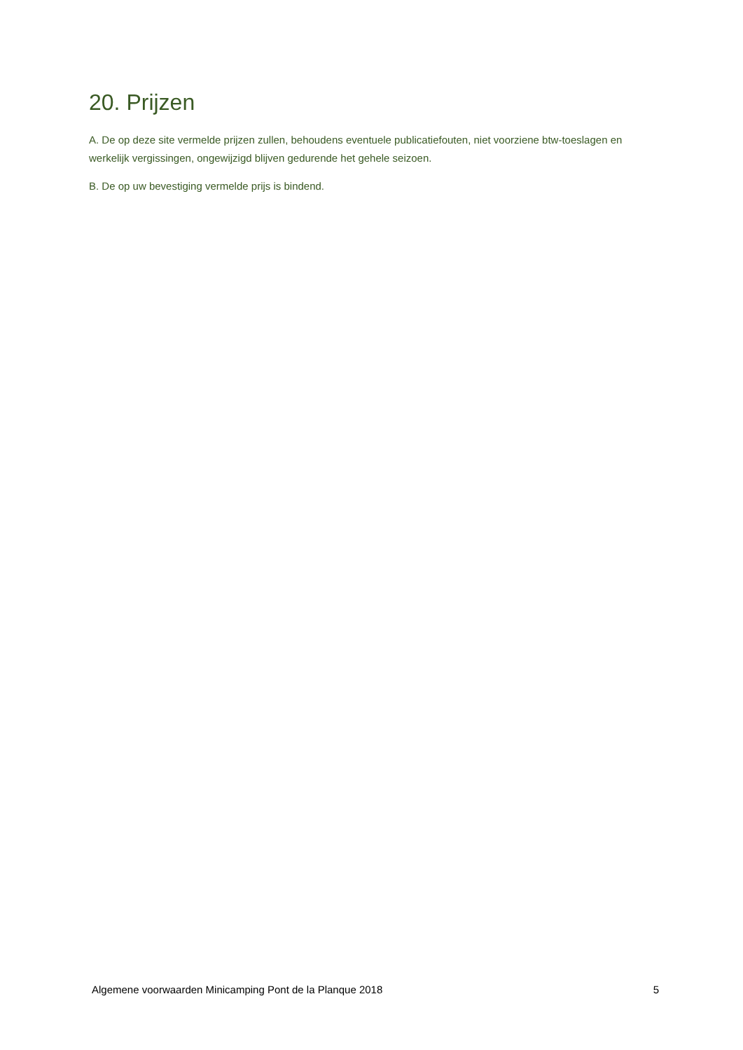20. Prijzen
A. De op deze site vermelde prijzen zullen, behoudens eventuele publicatiefouten, niet voorziene btw-toeslagen en werkelijk vergissingen, ongewijzigd blijven gedurende het gehele seizoen.
B. De op uw bevestiging vermelde prijs is bindend.
Algemene voorwaarden Minicamping Pont de la Planque 2018 5